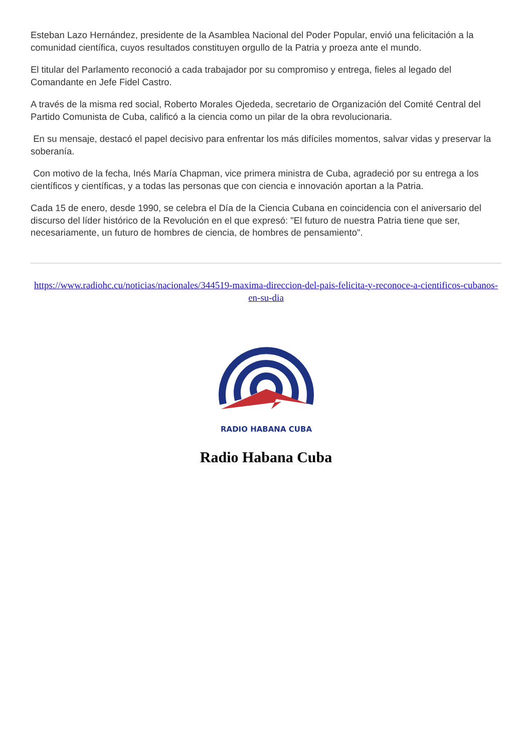Esteban Lazo Hernández, presidente de la Asamblea Nacional del Poder Popular, envió una felicitación a la comunidad científica, cuyos resultados constituyen orgullo de la Patria y proeza ante el mundo.
El titular del Parlamento reconoció a cada trabajador por su compromiso y entrega, fieles al legado del Comandante en Jefe Fidel Castro.
A través de la misma red social, Roberto Morales Ojededa, secretario de Organización del Comité Central del Partido Comunista de Cuba, calificó a la ciencia como un pilar de la obra revolucionaria.
En su mensaje, destacó el papel decisivo para enfrentar los más difíciles momentos, salvar vidas y preservar la soberanía.
Con motivo de la fecha, Inés María Chapman, vice primera ministra de Cuba, agradeció por su entrega a los científicos y científicas, y a todas las personas que con ciencia e innovación aportan a la Patria.
Cada 15 de enero, desde 1990, se celebra el Día de la Ciencia Cubana en coincidencia con el aniversario del discurso del líder histórico de la Revolución en el que expresó: "El futuro de nuestra Patria tiene que ser, necesariamente, un futuro de hombres de ciencia, de hombres de pensamiento".
https://www.radiohc.cu/noticias/nacionales/344519-maxima-direccion-del-pais-felicita-y-reconoce-a-cientificos-cubanos-en-su-dia
RADIO HABANA CUBA
Radio Habana Cuba